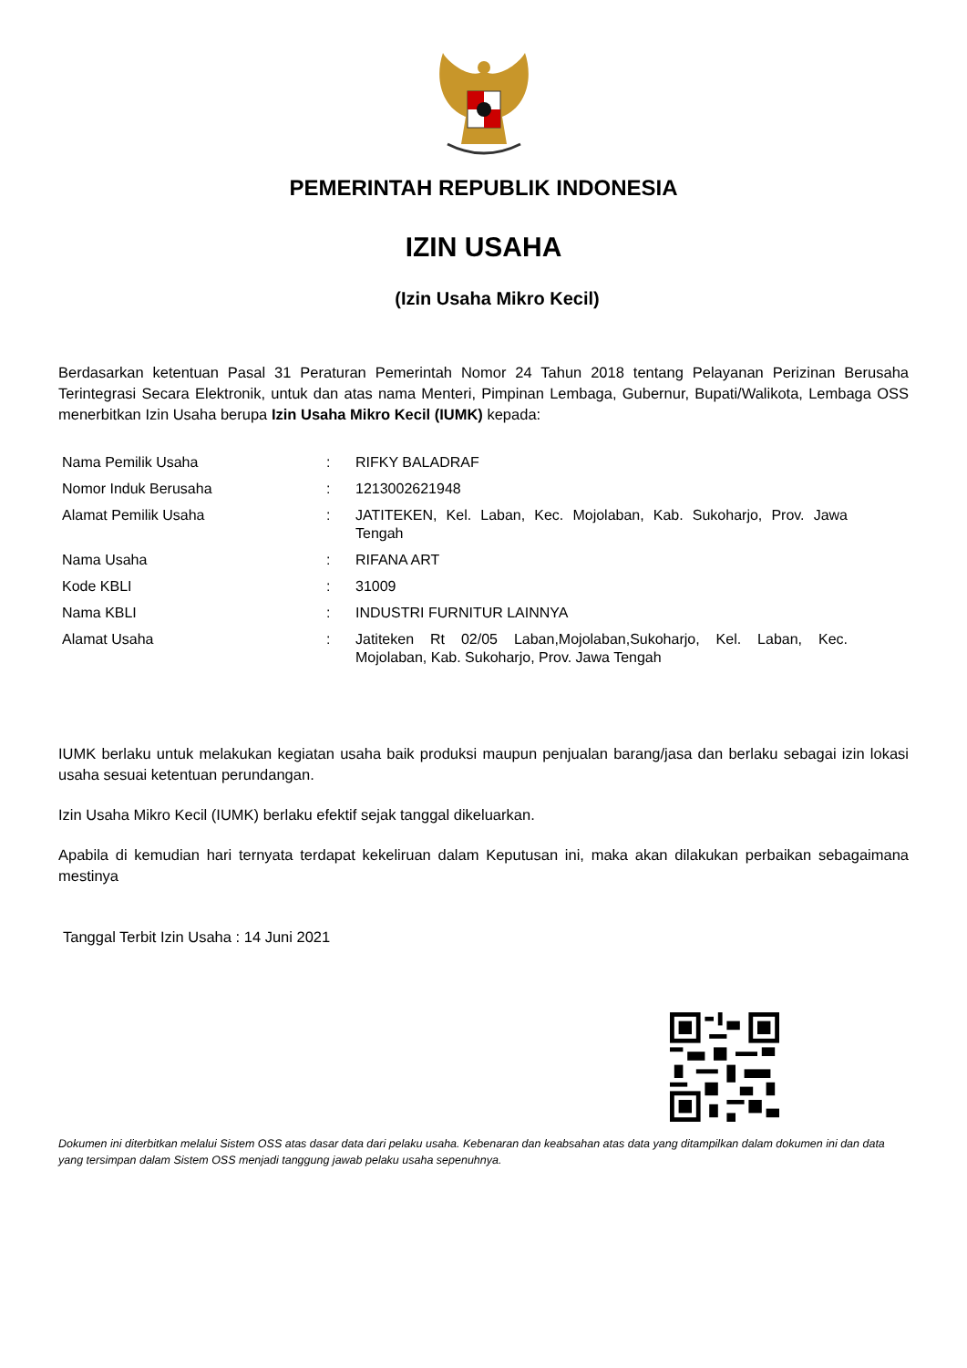PEMERINTAH REPUBLIK INDONESIA
IZIN USAHA
(Izin Usaha Mikro Kecil)
Berdasarkan ketentuan Pasal 31 Peraturan Pemerintah Nomor 24 Tahun 2018 tentang Pelayanan Perizinan Berusaha Terintegrasi Secara Elektronik, untuk dan atas nama Menteri, Pimpinan Lembaga, Gubernur, Bupati/Walikota, Lembaga OSS menerbitkan Izin Usaha berupa Izin Usaha Mikro Kecil (IUMK) kepada:
| Nama Pemilik Usaha | : | RIFKY BALADRAF |
| Nomor Induk Berusaha | : | 1213002621948 |
| Alamat Pemilik Usaha | : | JATITEKEN, Kel. Laban, Kec. Mojolaban, Kab. Sukoharjo, Prov. Jawa Tengah |
| Nama Usaha | : | RIFANA ART |
| Kode KBLI | : | 31009 |
| Nama KBLI | : | INDUSTRI FURNITUR LAINNYA |
| Alamat Usaha | : | Jatiteken Rt 02/05 Laban,Mojolaban,Sukoharjo, Kel. Laban, Kec. Mojolaban, Kab. Sukoharjo, Prov. Jawa Tengah |
IUMK berlaku untuk melakukan kegiatan usaha baik produksi maupun penjualan barang/jasa dan berlaku sebagai izin lokasi usaha sesuai ketentuan perundangan.
Izin Usaha Mikro Kecil (IUMK) berlaku efektif sejak tanggal dikeluarkan.
Apabila di kemudian hari ternyata terdapat kekeliruan dalam Keputusan ini, maka akan dilakukan perbaikan sebagaimana mestinya
Tanggal Terbit Izin Usaha : 14 Juni 2021
Dokumen ini diterbitkan melalui Sistem OSS atas dasar data dari pelaku usaha. Kebenaran dan keabsahan atas data yang ditampilkan dalam dokumen ini dan data yang tersimpan dalam Sistem OSS menjadi tanggung jawab pelaku usaha sepenuhnya.